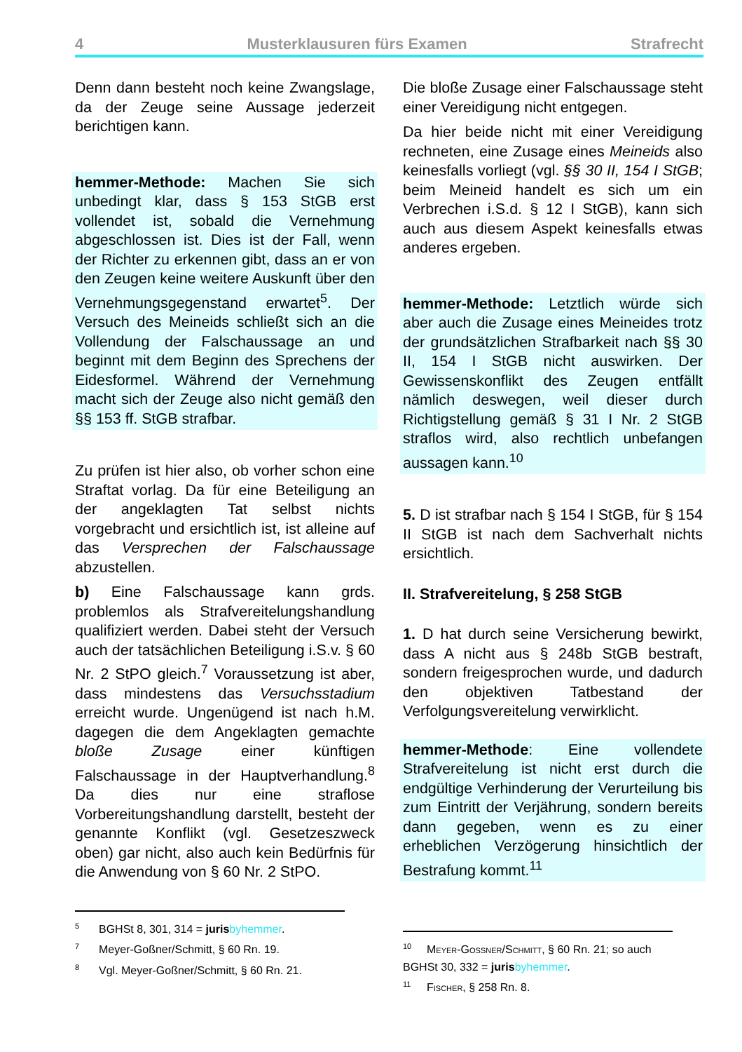4 Musterklausuren fürs Examen Strafrecht
Denn dann besteht noch keine Zwangslage, da der Zeuge seine Aussage jederzeit berichtigen kann.
hemmer-Methode: Machen Sie sich unbedingt klar, dass § 153 StGB erst vollendet ist, sobald die Vernehmung abgeschlossen ist. Dies ist der Fall, wenn der Richter zu erkennen gibt, dass an er von den Zeugen keine weitere Auskunft über den Vernehmungsgegenstand erwartet<sup>5</sup>. Der Versuch des Meineids schließt sich an die Vollendung der Falschaussage an und beginnt mit dem Beginn des Sprechens der Eidesformel. Während der Vernehmung macht sich der Zeuge also nicht gemäß den §§ 153 ff. StGB strafbar.
Zu prüfen ist hier also, ob vorher schon eine Straftat vorlag. Da für eine Beteiligung an der angeklagten Tat selbst nichts vorgebracht und ersichtlich ist, ist alleine auf das Versprechen der Falschaussage abzustellen.
b) Eine Falschaussage kann grds. problemlos als Strafvereitelungshandlung qualifiziert werden. Dabei steht der Versuch auch der tatsächlichen Beteiligung i.S.v. § 60 Nr. 2 StPO gleich.<sup>7</sup> Voraussetzung ist aber, dass mindestens das Versuchsstadium erreicht wurde. Ungenügend ist nach h.M. dagegen die dem Angeklagten gemachte bloße Zusage einer künftigen Falschaussage in der Hauptverhandlung.<sup>8</sup> Da dies nur eine straflose Vorbereitungshandlung darstellt, besteht der genannte Konflikt (vgl. Gesetzeszweck oben) gar nicht, also auch kein Bedürfnis für die Anwendung von § 60 Nr. 2 StPO.
<sup>5</sup>BGHSt 8, 301, 314 = juris byhemmer.
<sup>7</sup> Meyer-Goßner/Schmitt, § 60 Rn. 19.
<sup>8</sup> Vgl. Meyer-Goßner/Schmitt, § 60 Rn. 21.
Die bloße Zusage einer Falschaussage steht einer Vereidigung nicht entgegen.
Da hier beide nicht mit einer Vereidigung rechneten, eine Zusage eines Meineids also keinesfalls vorliegt (vgl. §§ 30 II, 154 I StGB; beim Meineid handelt es sich um ein Verbrechen i.S.d. § 12 I StGB), kann sich auch aus diesem Aspekt keinesfalls etwas anderes ergeben.
hemmer-Methode: Letztlich würde sich aber auch die Zusage eines Meineides trotz der grundsätzlichen Strafbarkeit nach §§ 30 II, 154 I StGB nicht auswirken. Der Gewissenskonflikt des Zeugen entfällt nämlich deswegen, weil dieser durch Richtigstellung gemäß § 31 I Nr. 2 StGB straflos wird, also rechtlich unbefangen aussagen kann.<sup>10</sup>
5. D ist strafbar nach § 154 I StGB, für § 154 II StGB ist nach dem Sachverhalt nichts ersichtlich.
II. Strafvereitelung, § 258 StGB
1. D hat durch seine Versicherung bewirkt, dass A nicht aus § 248b StGB bestraft, sondern freigesprochen wurde, und dadurch den objektiven Tatbestand der Verfolgungsvereitelung verwirklicht.
hemmer-Methode: Eine vollendete Strafvereitelung ist nicht erst durch die endgültige Verhinderung der Verurteilung bis zum Eintritt der Verjährung, sondern bereits dann gegeben, wenn es zu einer erheblichen Verzögerung hinsichtlich der Bestrafung kommt.<sup>11</sup>
<sup>10</sup> Meyer-Goßner/Schmitt, § 60 Rn. 21; so auch BGHSt 30, 332 = juris byhemmer.
<sup>11</sup> Fischer, § 258 Rn. 8.